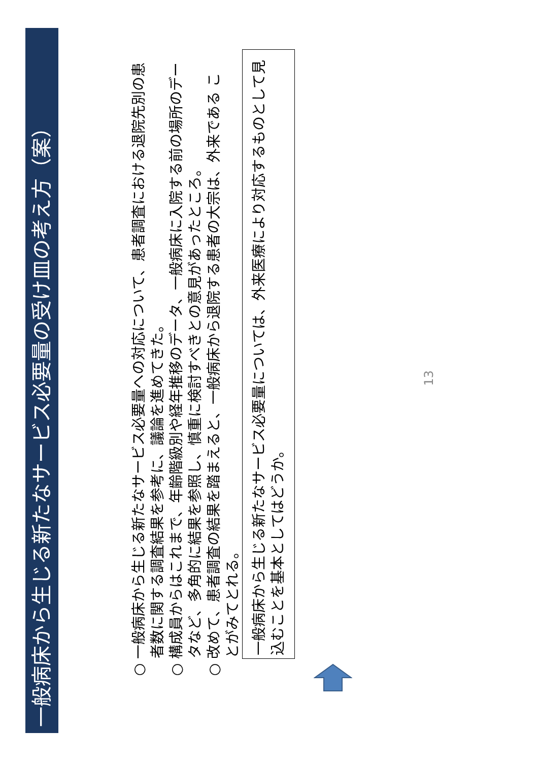一般病床から生じる新たなサービス必要量の受け皿の考え方（案）
○ 一般病床から生じる新たなサービス必要量への対応について、患者調査における退院先別の患者数に関する調査結果を参考に、議論を進めてきた。
○ 構成員からはこれまで、年齢階級別や経年推移のデータ、一般病床に入院する前の場所のデータなど、多角的に結果を参照し、慎重に検討すべきとの意見があったところ。
○ 改めて、患者調査の結果を踏まえると、一般病床から退院する患者の大宗は、外来である ことがみてとれる。
一般病床から生じる新たなサービス必要量については、外来医療により対応するものとして見込むことを基本としてはどうか。
13